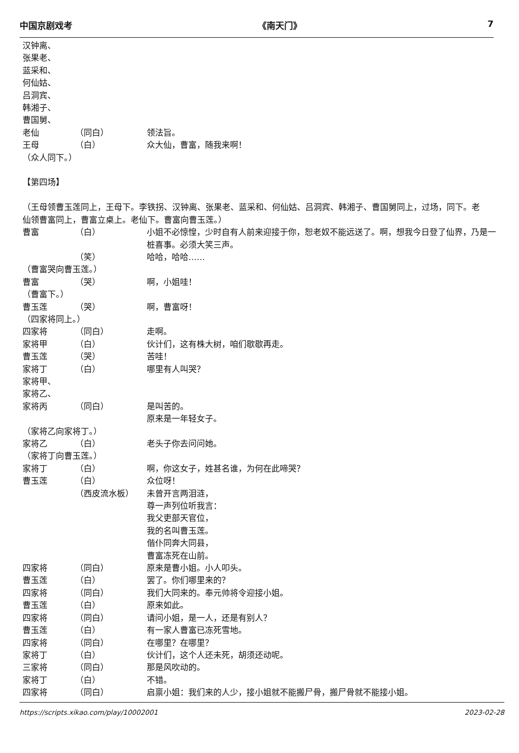中国京剧戏考 《南天门》 7
汉钟离、
张果老、
蓝采和、
何仙姑、
吕洞宾、
韩湘子、
曹国舅、
老仙 （同白） 领法旨。
王母 （白） 众大仙，曹富，随我来啊！
（众人同下。）
【第四场】
（王母领曹玉莲同上，王母下。李铁拐、汉钟离、张果老、蓝采和、何仙姑、吕洞宾、韩湘子、曹国舅同上，过场，同下。老仙领曹富同上，曹富立桌上。老仙下。曹富向曹玉莲。）
曹富 （白） 小姐不必惊惶，少时自有人前来迎接于你，恕老奴不能远送了。啊，想我今日登了仙界，乃是一桩喜事。必须大笑三声。
（笑） 哈哈，哈哈……
（曹富哭向曹玉莲。）
曹富 （哭） 啊，小姐哇！
（曹富下。）
曹玉莲 （哭） 啊，曹富呀！
（四家将同上。）
四家将 （同白） 走啊。
家将甲 （白） 伙计们，这有株大树，咱们歇歇再走。
曹玉莲 （哭） 苦哇！
家将丁 （白） 哪里有人叫哭？
家将甲、
家将乙、
家将丙 （同白） 是叫苦的。
原来是一年轻女子。
（家将乙向家将丁。）
家将乙 （白） 老头子你去问问她。
（家将丁向曹玉莲。）
家将丁 （白） 啊，你这女子，姓甚名谁，为何在此啼哭？
曹玉莲 （白） 众位呀！
（西皮流水板） 未曾开言两泪涟，
尊一声列位听我言：
我父吏部天官位，
我的名叫曹玉莲。
偕仆同奔大同县，
曹富冻死在山前。
四家将 （同白） 原来是曹小姐。小人叩头。
曹玉莲 （白） 罢了。你们哪里来的？
四家将 （同白） 我们大同来的。奉元帅将令迎接小姐。
曹玉莲 （白） 原来如此。
四家将 （同白） 请问小姐，是一人，还是有别人？
曹玉莲 （白） 有一家人曹富已冻死雪地。
四家将 （同白） 在哪里？在哪里？
家将丁 （白） 伙计们，这个人还未死，胡须还动呢。
三家将 （同白） 那是风吹动的。
家将丁 （白） 不错。
四家将 （同白） 启禀小姐：我们来的人少，接小姐就不能搬尸骨，搬尸骨就不能接小姐。
https://scripts.xikao.com/play/10002001 2023-02-28